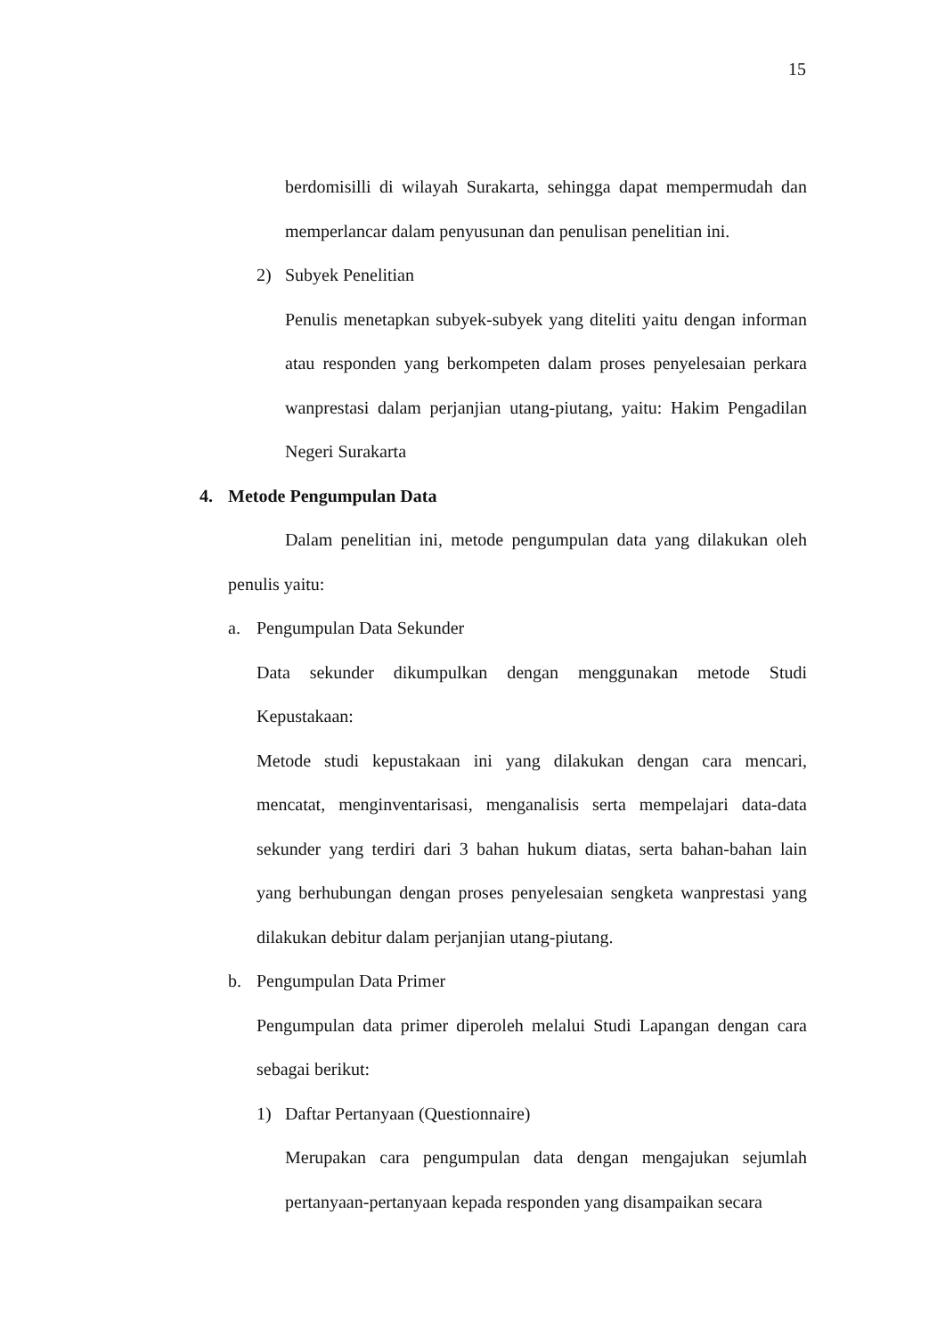15
berdomisilli di wilayah Surakarta, sehingga dapat mempermudah dan memperlancar dalam penyusunan dan penulisan penelitian ini.
2) Subyek Penelitian
Penulis menetapkan subyek-subyek yang diteliti yaitu dengan informan atau responden yang berkompeten dalam proses penyelesaian perkara wanprestasi dalam perjanjian utang-piutang, yaitu: Hakim Pengadilan Negeri Surakarta
4. Metode Pengumpulan Data
Dalam penelitian ini, metode pengumpulan data yang dilakukan oleh penulis yaitu:
a. Pengumpulan Data Sekunder
Data sekunder dikumpulkan dengan menggunakan metode Studi Kepustakaan:
Metode studi kepustakaan ini yang dilakukan dengan cara mencari, mencatat, menginventarisasi, menganalisis serta mempelajari data-data sekunder yang terdiri dari 3 bahan hukum diatas, serta bahan-bahan lain yang berhubungan dengan proses penyelesaian sengketa wanprestasi yang dilakukan debitur dalam perjanjian utang-piutang.
b. Pengumpulan Data Primer
Pengumpulan data primer diperoleh melalui Studi Lapangan dengan cara sebagai berikut:
1) Daftar Pertanyaan (Questionnaire)
Merupakan cara pengumpulan data dengan mengajukan sejumlah pertanyaan-pertanyaan kepada responden yang disampaikan secara